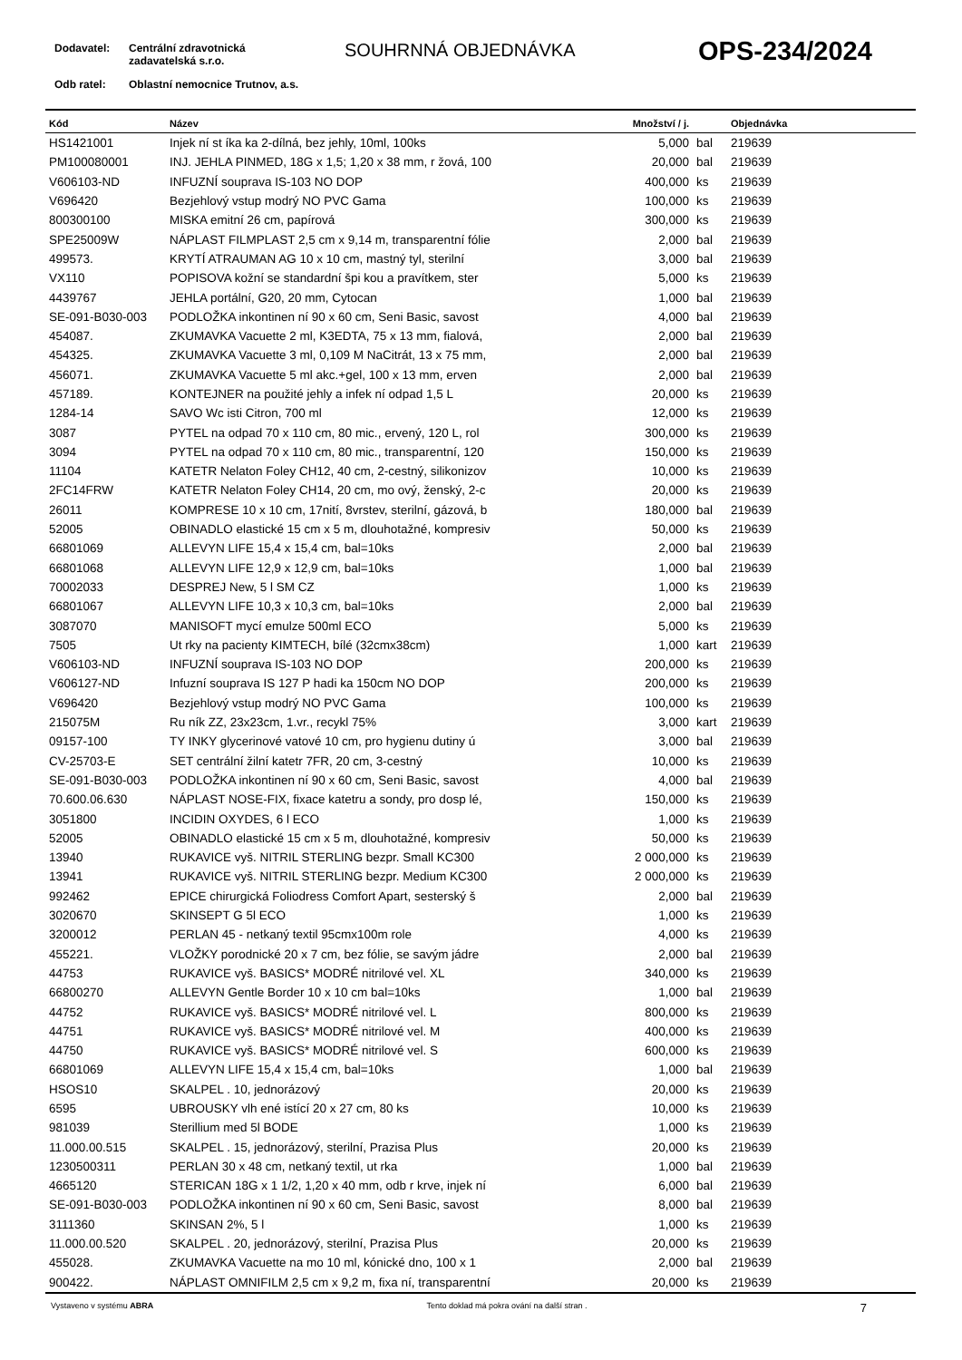Dodavatel:
Centrální zdravotnická
zadavatelská s.r.o.
SOUHRNNÁ OBJEDNÁVKA OPS-234/2024
Odb ratel: Oblastní nemocnice Trutnov, a.s.
| Kód | Název | Množství / j. | | Objednávka |
| --- | --- | --- | --- | --- |
| HS1421001 | Injek ní st íka ka 2-dílná, bez jehly, 10ml, 100ks | 5,000 | bal | 219639 |
| PM100080001 | INJ. JEHLA PINMED, 18G x 1,5; 1,20 x 38 mm, r žová, 100 | 20,000 | bal | 219639 |
| V606103-ND | INFUZNÍ souprava IS-103 NO DOP | 400,000 | ks | 219639 |
| V696420 | Bezjehlový vstup modrý NO PVC Gama | 100,000 | ks | 219639 |
| 800300100 | MISKA emitní 26 cm, papírová | 300,000 | ks | 219639 |
| SPE25009W | NÁPLAST FILMPLAST 2,5 cm x 9,14 m, transparentní fólie | 2,000 | bal | 219639 |
| 499573. | KRYTÍ ATRAUMAN AG 10 x 10 cm, mastný tyl, sterilní | 3,000 | bal | 219639 |
| VX110 | POPISOVA kožní se standardní špi kou a pravítkem, ster | 5,000 | ks | 219639 |
| 4439767 | JEHLA portální, G20, 20 mm, Cytocan | 1,000 | bal | 219639 |
| SE-091-B030-003 | PODLOŽKA inkontinen ní 90 x 60 cm, Seni Basic, savost | 4,000 | bal | 219639 |
| 454087. | ZKUMAVKA Vacuette 2 ml, K3EDTA, 75 x 13 mm, fialová, | 2,000 | bal | 219639 |
| 454325. | ZKUMAVKA Vacuette 3 ml, 0,109 M NaCitrát, 13 x 75 mm, | 2,000 | bal | 219639 |
| 456071. | ZKUMAVKA Vacuette 5 ml akc.+gel, 100 x 13 mm, erven | 2,000 | bal | 219639 |
| 457189. | KONTEJNER na použité jehly a infek ní odpad 1,5 L | 20,000 | ks | 219639 |
| 1284-14 | SAVO Wc isti Citron, 700 ml | 12,000 | ks | 219639 |
| 3087 | PYTEL na odpad 70 x 110 cm, 80 mic., ervený, 120 L, rol | 300,000 | ks | 219639 |
| 3094 | PYTEL na odpad 70 x 110 cm, 80 mic., transparentní, 120 | 150,000 | ks | 219639 |
| 11104 | KATETR Nelaton Foley CH12, 40 cm, 2-cestný, silikonizov | 10,000 | ks | 219639 |
| 2FC14FRW | KATETR Nelaton Foley CH14, 20 cm, mo ový, ženský, 2-c | 20,000 | ks | 219639 |
| 26011 | KOMPRESE 10 x 10 cm, 17nití, 8vrstev, sterilní, gázová, b | 180,000 | bal | 219639 |
| 52005 | OBINADLO elastické 15 cm x 5 m, dlouhotažné, kompresiv | 50,000 | ks | 219639 |
| 66801069 | ALLEVYN LIFE 15,4 x 15,4 cm, bal=10ks | 2,000 | bal | 219639 |
| 66801068 | ALLEVYN LIFE 12,9 x 12,9 cm, bal=10ks | 1,000 | bal | 219639 |
| 70002033 | DESPREJ New, 5 l SM CZ | 1,000 | ks | 219639 |
| 66801067 | ALLEVYN LIFE 10,3 x 10,3 cm, bal=10ks | 2,000 | bal | 219639 |
| 3087070 | MANISOFT mycí emulze 500ml ECO | 5,000 | ks | 219639 |
| 7505 | Ut rky na pacienty KIMTECH, bílé (32cmx38cm) | 1,000 | kart | 219639 |
| V606103-ND | INFUZNÍ souprava IS-103 NO DOP | 200,000 | ks | 219639 |
| V606127-ND | Infuzní souprava IS 127 P hadi ka 150cm NO DOP | 200,000 | ks | 219639 |
| V696420 | Bezjehlový vstup modrý NO PVC Gama | 100,000 | ks | 219639 |
| 215075M | Ru ník ZZ, 23x23cm, 1.vr., recykl 75% | 3,000 | kart | 219639 |
| 09157-100 | TY INKY glycerinové vatové 10 cm, pro hygienu dutiny ú | 3,000 | bal | 219639 |
| CV-25703-E | SET centrální žilní katetr 7FR, 20 cm, 3-cestný | 10,000 | ks | 219639 |
| SE-091-B030-003 | PODLOŽKA inkontinen ní 90 x 60 cm, Seni Basic, savost | 4,000 | bal | 219639 |
| 70.600.06.630 | NÁPLAST NOSE-FIX, fixace katetru a sondy, pro dosp lé, | 150,000 | ks | 219639 |
| 3051800 | INCIDIN OXYDES, 6 l ECO | 1,000 | ks | 219639 |
| 52005 | OBINADLO elastické 15 cm x 5 m, dlouhotažné, kompresiv | 50,000 | ks | 219639 |
| 13940 | RUKAVICE vyš. NITRIL STERLING bezpr. Small KC300 | 2 000,000 | ks | 219639 |
| 13941 | RUKAVICE vyš. NITRIL STERLING bezpr. Medium KC300 | 2 000,000 | ks | 219639 |
| 992462 | EPICE chirurgická Foliodress Comfort Apart, sesterský š | 2,000 | bal | 219639 |
| 3020670 | SKINSEPT G 5l ECO | 1,000 | ks | 219639 |
| 3200012 | PERLAN 45 - netkaný textil 95cmx100m role | 4,000 | ks | 219639 |
| 455221. | VLOŽKY porodnické 20 x 7 cm, bez fólie, se savým jádre | 2,000 | bal | 219639 |
| 44753 | RUKAVICE vyš. BASICS* MODRÉ nitrilové vel. XL | 340,000 | ks | 219639 |
| 66800270 | ALLEVYN Gentle Border 10 x 10 cm bal=10ks | 1,000 | bal | 219639 |
| 44752 | RUKAVICE vyš. BASICS* MODRÉ nitrilové vel. L | 800,000 | ks | 219639 |
| 44751 | RUKAVICE vyš. BASICS* MODRÉ nitrilové vel. M | 400,000 | ks | 219639 |
| 44750 | RUKAVICE vyš. BASICS* MODRÉ nitrilové vel. S | 600,000 | ks | 219639 |
| 66801069 | ALLEVYN LIFE 15,4 x 15,4 cm, bal=10ks | 1,000 | bal | 219639 |
| HSOS10 | SKALPEL . 10, jednorázový | 20,000 | ks | 219639 |
| 6595 | UBROUSKY vlh ené istící 20 x 27 cm, 80 ks | 10,000 | ks | 219639 |
| 981039 | Sterillium med 5l BODE | 1,000 | ks | 219639 |
| 11.000.00.515 | SKALPEL . 15, jednorázový, sterilní, Prazisa Plus | 20,000 | ks | 219639 |
| 1230500311 | PERLAN 30 x 48 cm, netkaný textil, ut rka | 1,000 | bal | 219639 |
| 4665120 | STERICAN 18G x 1 1/2, 1,20 x 40 mm, odb r krve, injek ní | 6,000 | bal | 219639 |
| SE-091-B030-003 | PODLOŽKA inkontinen ní 90 x 60 cm, Seni Basic, savost | 8,000 | bal | 219639 |
| 3111360 | SKINSAN 2%, 5 l | 1,000 | ks | 219639 |
| 11.000.00.520 | SKALPEL . 20, jednorázový, sterilní, Prazisa Plus | 20,000 | ks | 219639 |
| 455028. | ZKUMAVKA Vacuette na mo 10 ml, kónické dno, 100 x 1 | 2,000 | bal | 219639 |
| 900422. | NÁPLAST OMNIFILM 2,5 cm x 9,2 m, fixa ní, transparentní | 20,000 | ks | 219639 |
Vystaveno v systému ABRA Tento doklad má pokra ování na další stran . 7